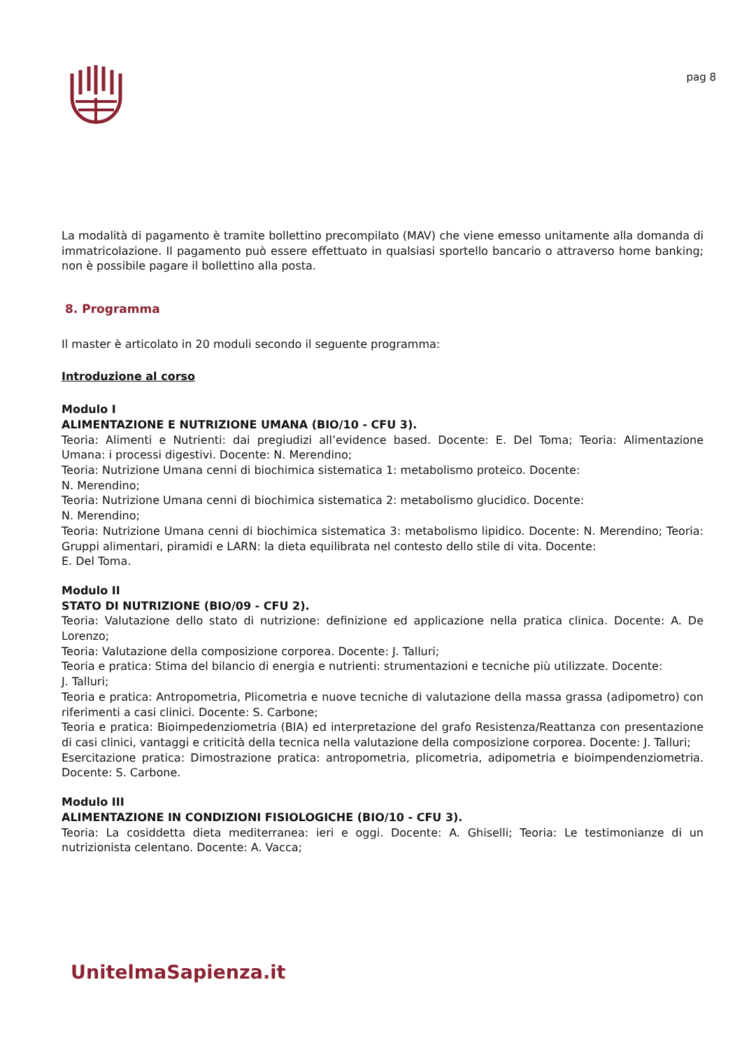pag 8
La modalità di pagamento è tramite bollettino precompilato (MAV) che viene emesso unitamente alla domanda di immatricolazione. Il pagamento può essere effettuato in qualsiasi sportello bancario o attraverso home banking; non è possibile pagare il bollettino alla posta.
8. Programma
Il master è articolato in 20 moduli secondo il seguente programma:
Introduzione al corso
Modulo I
ALIMENTAZIONE E NUTRIZIONE UMANA (BIO/10 - CFU 3).
Teoria: Alimenti e Nutrienti: dai pregiudizi all’evidence based. Docente: E. Del Toma; Teoria: Alimentazione Umana: i processi digestivi. Docente: N. Merendino;
Teoria: Nutrizione Umana cenni di biochimica sistematica 1: metabolismo proteico. Docente:
N. Merendino;
Teoria: Nutrizione Umana cenni di biochimica sistematica 2: metabolismo glucidico. Docente:
N. Merendino;
Teoria: Nutrizione Umana cenni di biochimica sistematica 3: metabolismo lipidico. Docente: N. Merendino; Teoria: Gruppi alimentari, piramidi e LARN: la dieta equilibrata nel contesto dello stile di vita. Docente:
E. Del Toma.
Modulo II
STATO DI NUTRIZIONE (BIO/09 - CFU 2).
Teoria: Valutazione dello stato di nutrizione: definizione ed applicazione nella pratica clinica. Docente: A. De Lorenzo;
Teoria: Valutazione della composizione corporea. Docente: J. Talluri;
Teoria e pratica: Stima del bilancio di energia e nutrienti: strumentazioni e tecniche più utilizzate. Docente:
J. Talluri;
Teoria e pratica: Antropometria, Plicometria e nuove tecniche di valutazione della massa grassa (adipometro) con riferimenti a casi clinici. Docente: S. Carbone;
Teoria e pratica: Bioimpedenziometria (BIA) ed interpretazione del grafo Resistenza/Reattanza con presentazione di casi clinici, vantaggi e criticità della tecnica nella valutazione della composizione corporea. Docente: J. Talluri;
Esercitazione pratica: Dimostrazione pratica: antropometria, plicometria, adipometria e bioimpendenziometria. Docente: S. Carbone.
Modulo III
ALIMENTAZIONE IN CONDIZIONI FISIOLOGICHE (BIO/10 - CFU 3).
Teoria: La cosiddetta dieta mediterranea: ieri e oggi. Docente: A. Ghiselli; Teoria: Le testimonianze di un nutrizionista celentano. Docente: A. Vacca;
UnitelmaSapienza.it